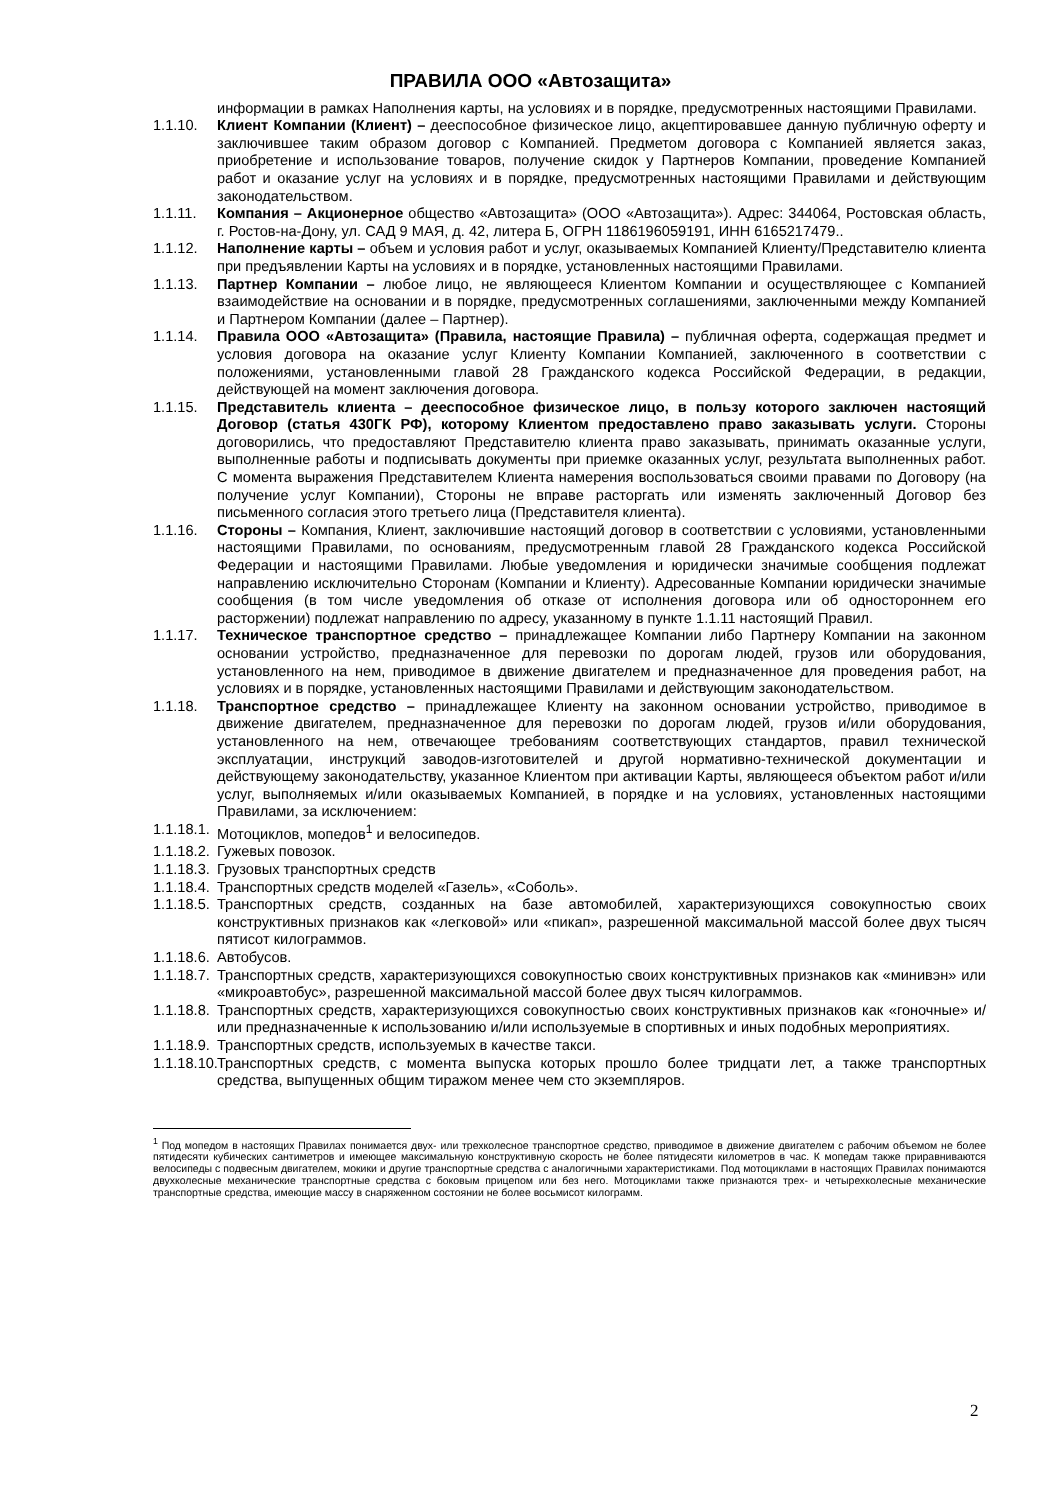ПРАВИЛА ООО «Автозащита»
информации в рамках Наполнения карты, на условиях и в порядке, предусмотренных настоящими Правилами.
1.1.10. Клиент Компании (Клиент) – дееспособное физическое лицо, акцептировавшее данную публичную оферту и заключившее таким образом договор с Компанией. Предметом договора с Компанией является заказ, приобретение и использование товаров, получение скидок у Партнеров Компании, проведение Компанией работ и оказание услуг на условиях и в порядке, предусмотренных настоящими Правилами и действующим законодательством.
1.1.11. Компания – Акционерное общество «Автозащита» (ООО «Автозащита»). Адрес: 344064, Ростовская область, г. Ростов-на-Дону, ул. САД 9 МАЯ, д. 42, литера Б, ОГРН 1186196059191, ИНН 6165217479..
1.1.12. Наполнение карты – объем и условия работ и услуг, оказываемых Компанией Клиенту/Представителю клиента при предъявлении Карты на условиях и в порядке, установленных настоящими Правилами.
1.1.13. Партнер Компании – любое лицо, не являющееся Клиентом Компании и осуществляющее с Компанией взаимодействие на основании и в порядке, предусмотренных соглашениями, заключенными между Компанией и Партнером Компании (далее – Партнер).
1.1.14. Правила ООО «Автозащита» (Правила, настоящие Правила) – публичная оферта, содержащая предмет и условия договора на оказание услуг Клиенту Компании Компанией, заключенного в соответствии с положениями, установленными главой 28 Гражданского кодекса Российской Федерации, в редакции, действующей на момент заключения договора.
1.1.15. Представитель клиента – дееспособное физическое лицо, в пользу которого заключен настоящий Договор (статья 430ГК РФ), которому Клиентом предоставлено право заказывать услуги. Стороны договорились, что предоставляют Представителю клиента право заказывать, принимать оказанные услуги, выполненные работы и подписывать документы при приемке оказанных услуг, результата выполненных работ. С момента выражения Представителем Клиента намерения воспользоваться своими правами по Договору (на получение услуг Компании), Стороны не вправе расторгать или изменять заключенный Договор без письменного согласия этого третьего лица (Представителя клиента).
1.1.16. Стороны – Компания, Клиент, заключившие настоящий договор в соответствии с условиями, установленными настоящими Правилами, по основаниям, предусмотренным главой 28 Гражданского кодекса Российской Федерации и настоящими Правилами. Любые уведомления и юридически значимые сообщения подлежат направлению исключительно Сторонам (Компании и Клиенту). Адресованные Компании юридически значимые сообщения (в том числе уведомления об отказе от исполнения договора или об одностороннем его расторжении) подлежат направлению по адресу, указанному в пункте 1.1.11 настоящий Правил.
1.1.17. Техническое транспортное средство – принадлежащее Компании либо Партнеру Компании на законном основании устройство, предназначенное для перевозки по дорогам людей, грузов или оборудования, установленного на нем, приводимое в движение двигателем и предназначенное для проведения работ, на условиях и в порядке, установленных настоящими Правилами и действующим законодательством.
1.1.18. Транспортное средство – принадлежащее Клиенту на законном основании устройство, приводимое в движение двигателем, предназначенное для перевозки по дорогам людей, грузов и/или оборудования, установленного на нем, отвечающее требованиям соответствующих стандартов, правил технической эксплуатации, инструкций заводов-изготовителей и другой нормативно-технической документации и действующему законодательству, указанное Клиентом при активации Карты, являющееся объектом работ и/или услуг, выполняемых и/или оказываемых Компанией, в порядке и на условиях, установленных настоящими Правилами, за исключением:
1.1.18.1.
Мотоциклов, мопедов<sup>1</sup> и велосипедов.
1.1.18.2.
Гужевых повозок.
1.1.18.3.
Грузовых транспортных средств
1.1.18.4.
Транспортных средств моделей «Газель», «Соболь».
1.1.18.5.
Транспортных средств, созданных на базе автомобилей, характеризующихся совокупностью своих конструктивных признаков как «легковой» или «пикап», разрешенной максимальной массой более двух тысяч пятисот килограммов.
1.1.18.6.
Автобусов.
1.1.18.7.
Транспортных средств, характеризующихся совокупностью своих конструктивных признаков как «минивэн» или «микроавтобус», разрешенной максимальной массой более двух тысяч килограммов.
1.1.18.8.
Транспортных средств, характеризующихся совокупностью своих конструктивных признаков как «гоночные» и/или предназначенные к использованию и/или используемые в спортивных и иных подобных мероприятиях.
1.1.18.9.
Транспортных средств, используемых в качестве такси.
1.1.18.10.
Транспортных средств, с момента выпуска которых прошло более тридцати лет, а также транспортных средства, выпущенных общим тиражом менее чем сто экземпляров.
<sup>1</sup> Под мопедом в настоящих Правилах понимается двух- или трехколесное транспортное средство, приводимое в движение двигателем с рабочим объемом не более пятидесяти кубических сантиметров и имеющее максимальную конструктивную скорость не более пятидесяти километров в час. К мопедам также приравниваются велосипеды с подвесным двигателем, мокики и другие транспортные средства с аналогичными характеристиками. Под мотоциклами в настоящих Правилах понимаются двухколесные механические транспортные средства с боковым прицепом или без него. Мотоциклами также признаются трех- и четырехколесные механические транспортные средства, имеющие массу в снаряженном состоянии не более восьмисот килограмм.
2